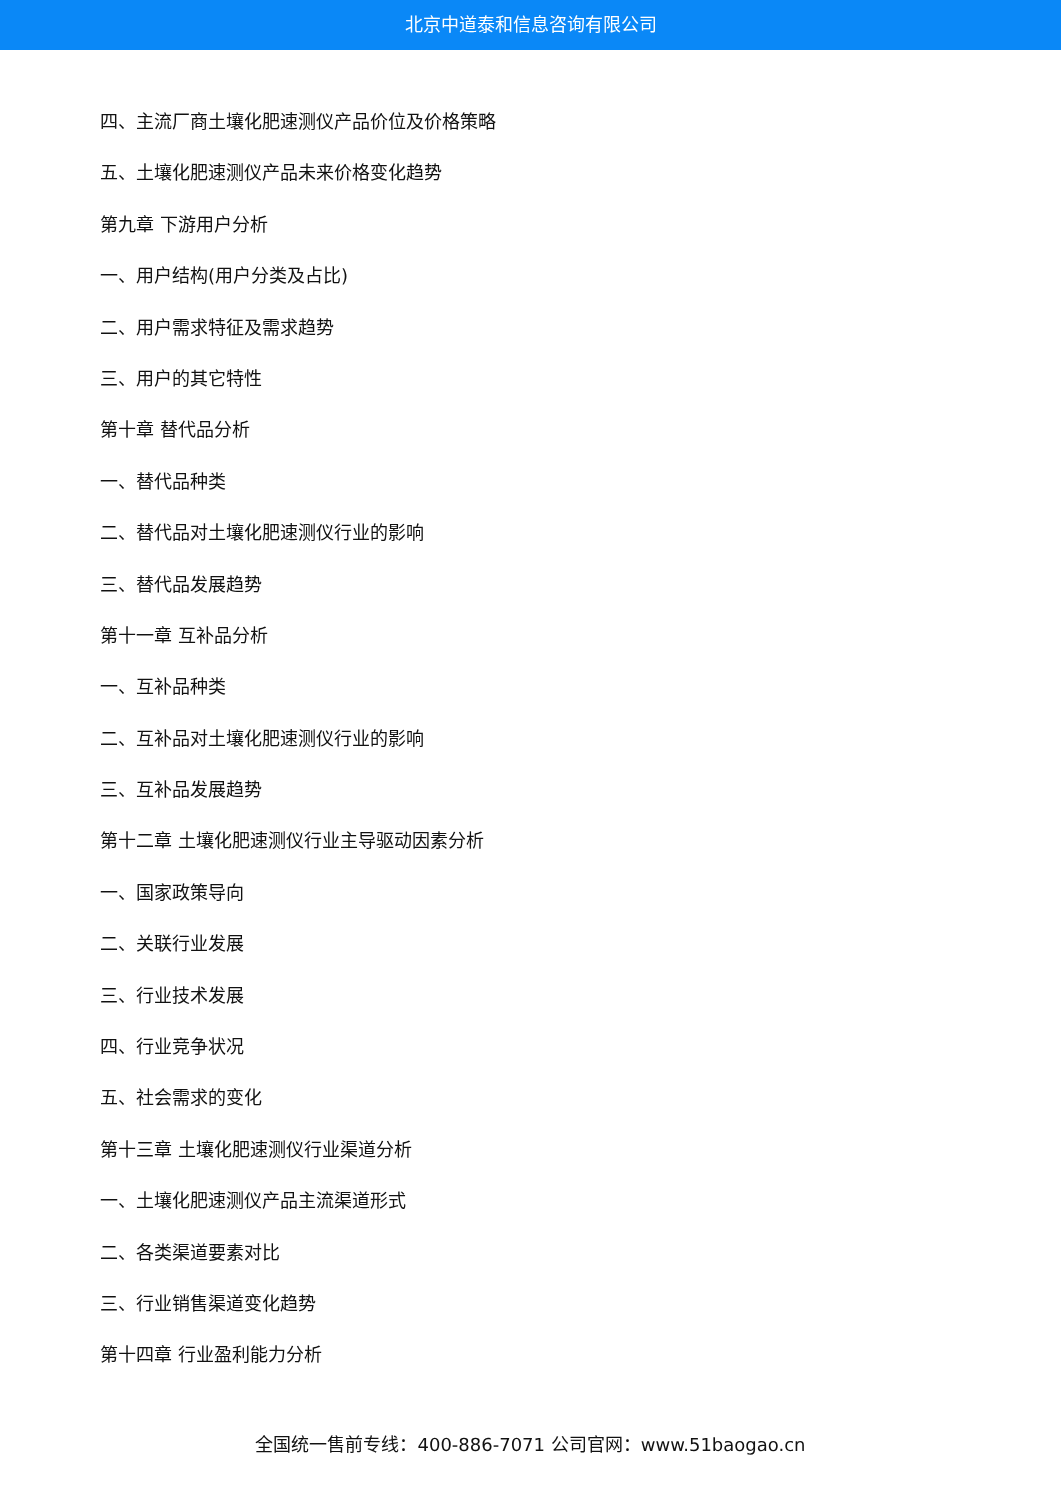北京中道泰和信息咨询有限公司
四、主流厂商土壤化肥速测仪产品价位及价格策略
五、土壤化肥速测仪产品未来价格变化趋势
第九章 下游用户分析
一、用户结构(用户分类及占比)
二、用户需求特征及需求趋势
三、用户的其它特性
第十章 替代品分析
一、替代品种类
二、替代品对土壤化肥速测仪行业的影响
三、替代品发展趋势
第十一章 互补品分析
一、互补品种类
二、互补品对土壤化肥速测仪行业的影响
三、互补品发展趋势
第十二章 土壤化肥速测仪行业主导驱动因素分析
一、国家政策导向
二、关联行业发展
三、行业技术发展
四、行业竞争状况
五、社会需求的变化
第十三章 土壤化肥速测仪行业渠道分析
一、土壤化肥速测仪产品主流渠道形式
二、各类渠道要素对比
三、行业销售渠道变化趋势
第十四章 行业盈利能力分析
全国统一售前专线：400-886-7071 公司官网：www.51baogao.cn